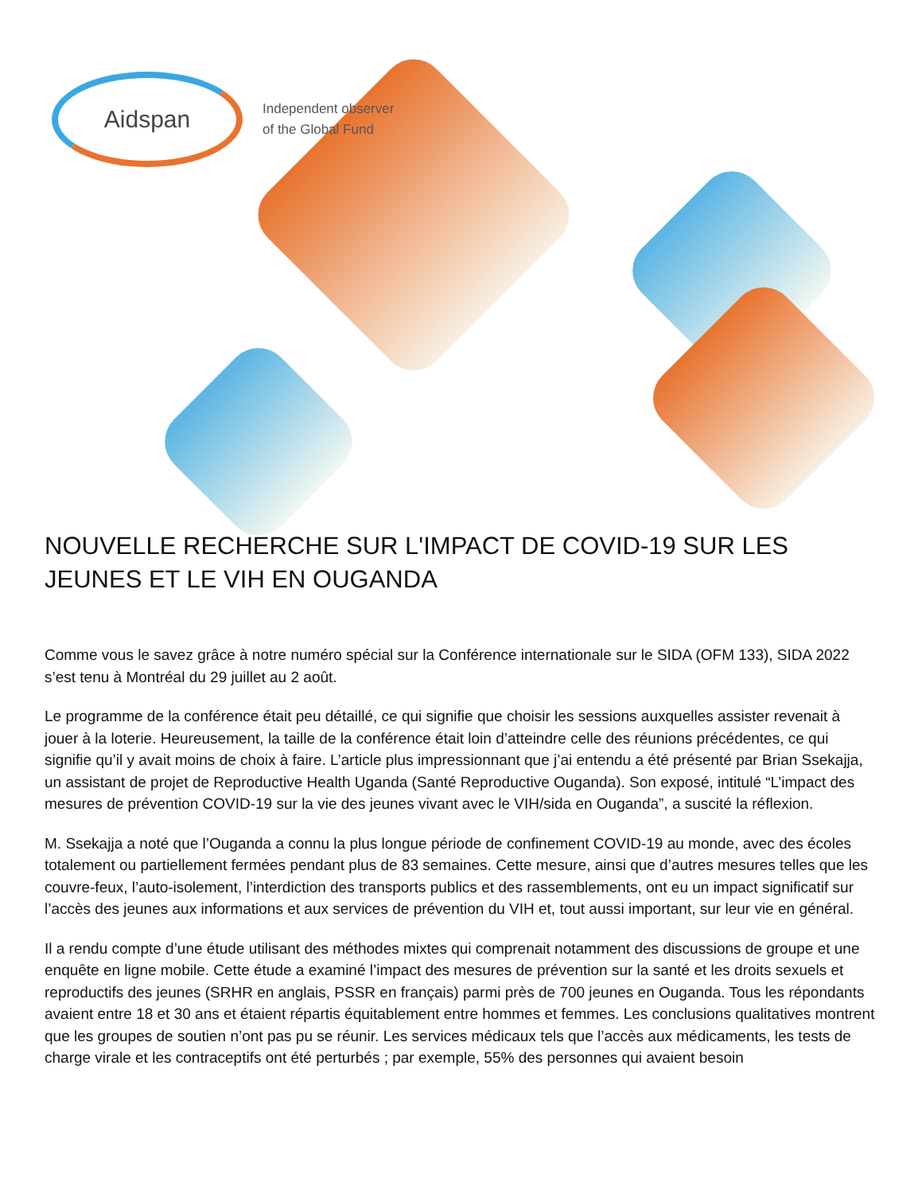Aidspan
Independent observer
of the Global Fund
NOUVELLE RECHERCHE SUR L'IMPACT DE COVID-19 SUR LES JEUNES ET LE VIH EN OUGANDA
Comme vous le savez grâce à notre numéro spécial sur la Conférence internationale sur le SIDA (OFM 133), SIDA 2022 s’est tenu à Montréal du 29 juillet au 2 août.
Le programme de la conférence était peu détaillé, ce qui signifie que choisir les sessions auxquelles assister revenait à jouer à la loterie. Heureusement, la taille de la conférence était loin d’atteindre celle des réunions précédentes, ce qui signifie qu’il y avait moins de choix à faire. L’article plus impressionnant que j’ai entendu a été présenté par Brian Ssekajja, un assistant de projet de Reproductive Health Uganda (Santé Reproductive Ouganda). Son exposé, intitulé “L’impact des mesures de prévention COVID-19 sur la vie des jeunes vivant avec le VIH/sida en Ouganda”, a suscité la réflexion.
M. Ssekajja a noté que l’Ouganda a connu la plus longue période de confinement COVID-19 au monde, avec des écoles totalement ou partiellement fermées pendant plus de 83 semaines. Cette mesure, ainsi que d’autres mesures telles que les couvre-feux, l’auto-isolement, l’interdiction des transports publics et des rassemblements, ont eu un impact significatif sur l’accès des jeunes aux informations et aux services de prévention du VIH et, tout aussi important, sur leur vie en général.
Il a rendu compte d’une étude utilisant des méthodes mixtes qui comprenait notamment des discussions de groupe et une enquête en ligne mobile. Cette étude a examiné l’impact des mesures de prévention sur la santé et les droits sexuels et reproductifs des jeunes (SRHR en anglais, PSSR en français) parmi près de 700 jeunes en Ouganda. Tous les répondants avaient entre 18 et 30 ans et étaient répartis équitablement entre hommes et femmes. Les conclusions qualitatives montrent que les groupes de soutien n’ont pas pu se réunir. Les services médicaux tels que l’accès aux médicaments, les tests de charge virale et les contraceptifs ont été perturbés ; par exemple, 55% des personnes qui avaient besoin